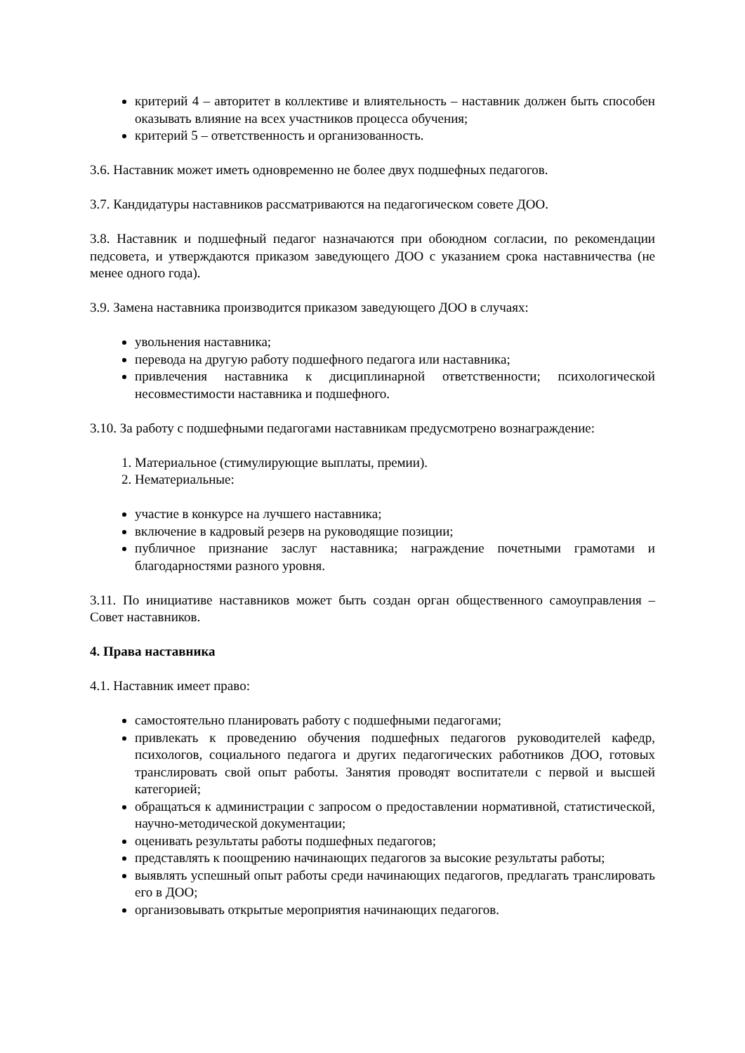критерий 4 – авторитет в коллективе и влиятельность – наставник должен быть способен оказывать влияние на всех участников процесса обучения;
критерий 5 – ответственность и организованность.
3.6. Наставник может иметь одновременно не более двух подшефных педагогов.
3.7. Кандидатуры наставников рассматриваются на педагогическом совете ДОО.
3.8. Наставник и подшефный педагог назначаются при обоюдном согласии, по рекомендации педсовета, и утверждаются приказом заведующего ДОО с указанием срока наставничества (не менее одного года).
3.9. Замена наставника производится приказом заведующего ДОО в случаях:
увольнения наставника;
перевода на другую работу подшефного педагога или наставника;
привлечения наставника к дисциплинарной ответственности; психологической несовместимости наставника и подшефного.
3.10. За работу с подшефными педагогами наставникам предусмотрено вознаграждение:
1. Материальное (стимулирующие выплаты, премии).
2. Нематериальные:
участие в конкурсе на лучшего наставника;
включение в кадровый резерв на руководящие позиции;
публичное признание заслуг наставника; награждение почетными грамотами и благодарностями разного уровня.
3.11. По инициативе наставников может быть создан орган общественного самоуправления – Совет наставников.
4. Права наставника
4.1. Наставник имеет право:
самостоятельно планировать работу с подшефными педагогами;
привлекать к проведению обучения подшефных педагогов руководителей кафедр, психологов, социального педагога и других педагогических работников ДОО, готовых транслировать свой опыт работы. Занятия проводят воспитатели с первой и высшей категорией;
обращаться к администрации с запросом о предоставлении нормативной, статистической, научно-методической документации;
оценивать результаты работы подшефных педагогов;
представлять к поощрению начинающих педагогов за высокие результаты работы;
выявлять успешный опыт работы среди начинающих педагогов, предлагать транслировать его в ДОО;
организовывать открытые мероприятия начинающих педагогов.